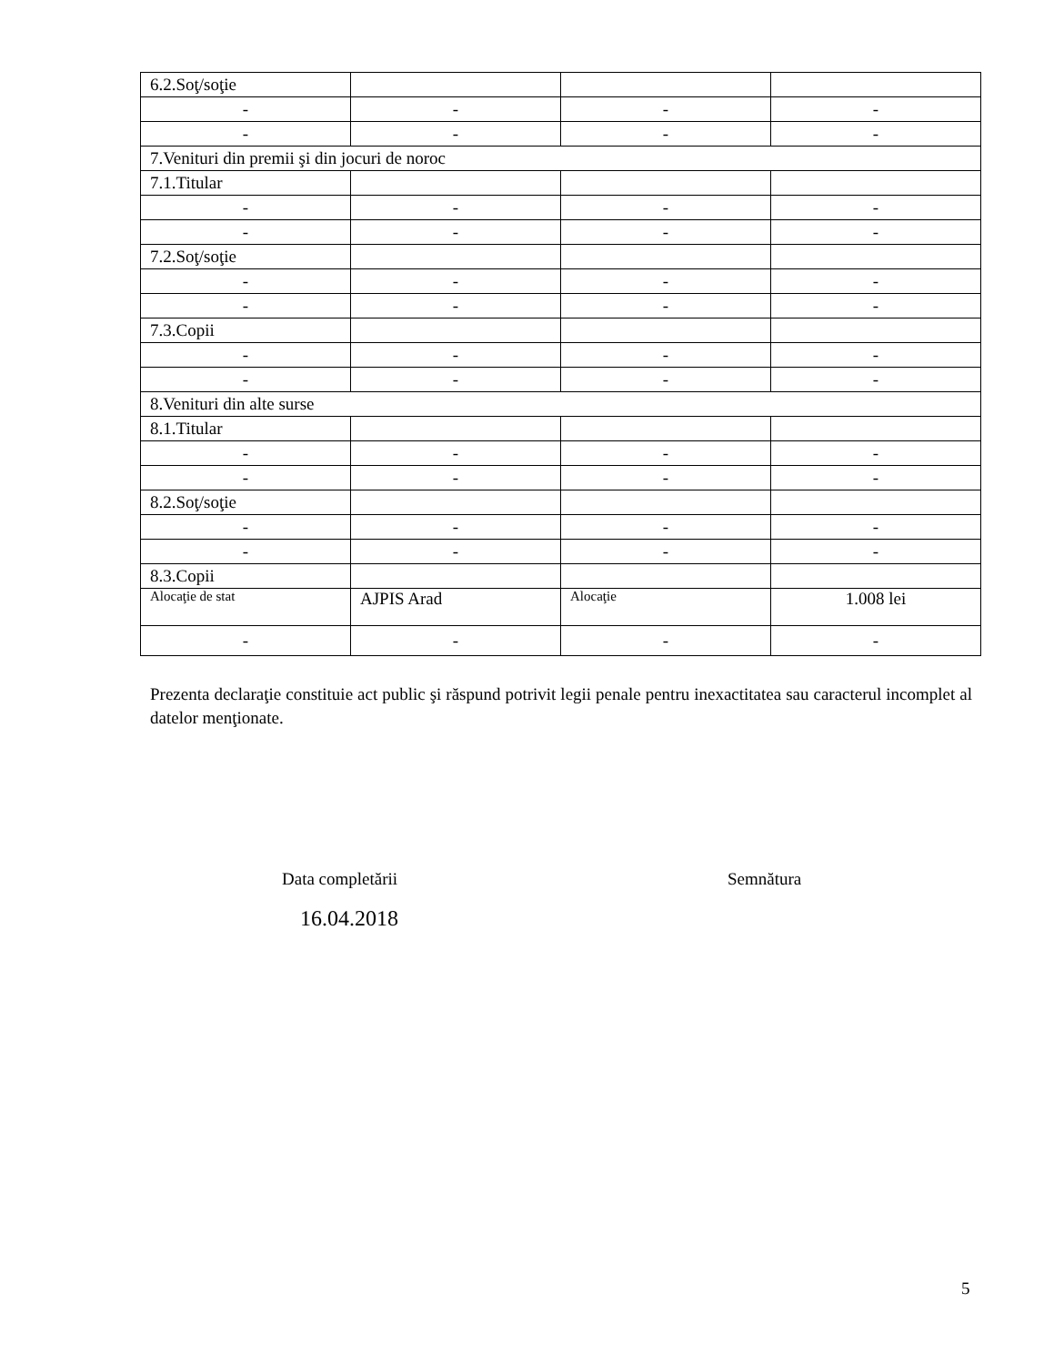| 6.2.Soţ/soţie | | | |
| - | - | - | - |
| - | - | - | - |
| 7.Venituri din premii şi din jocuri de noroc | | | |
| 7.1.Titular | | | |
| - | - | - | - |
| - | - | - | - |
| 7.2.Soţ/soţie | | | |
| - | - | - | - |
| - | - | - | - |
| 7.3.Copii | | | |
| - | - | - | - |
| - | - | - | - |
| 8.Venituri din alte surse | | | |
| 8.1.Titular | | | |
| - | - | - | - |
| - | - | - | - |
| 8.2.Soţ/soţie | | | |
| - | - | - | - |
| - | - | - | - |
| 8.3.Copii | | | |
| Alocaţie de stat | AJPIS Arad | Alocaţie | 1.008 lei |
| - | - | - | - |
Prezenta declaraţie constituie act public şi răspund potrivit legii penale pentru inexactitatea sau caracterul incomplet al datelor menţionate.
Data completării Semnătura
16.04.2018
5